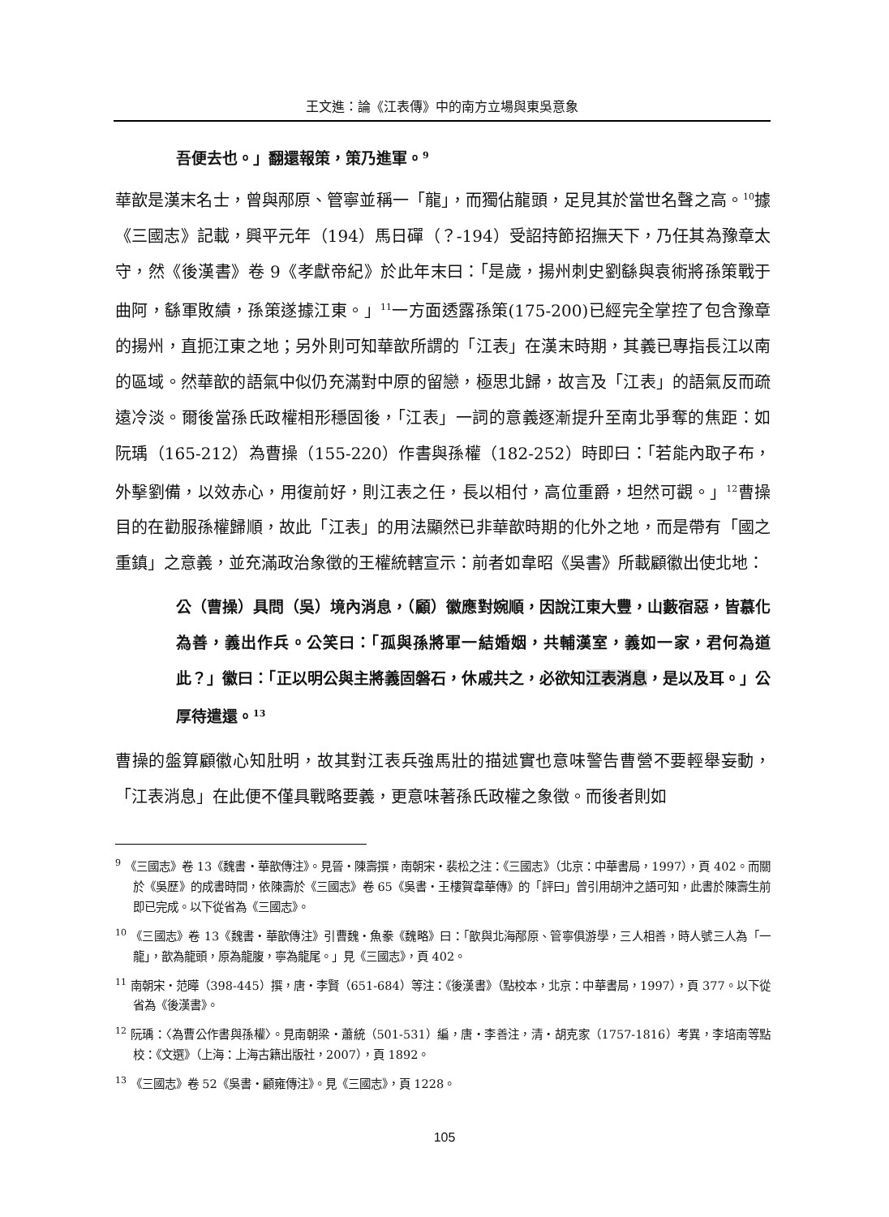王文進：論《江表傳》中的南方立場與東吳意象
吾便去也。」翻還報策，策乃進軍。<sup>9</sup>
華歆是漢末名士，曾與邴原、管寧並稱一「龍」，而獨佔龍頭，足見其於當世名聲之高。<sup>10</sup>據《三國志》記載，興平元年（194）馬日磾（？-194）受詔持節招撫天下，乃任其為豫章太守，然《後漢書》卷 9《孝獻帝紀》於此年末曰：「是歲，揚州刺史劉繇與袁術將孫策戰于曲阿，繇軍敗績，孫策遂據江東。」<sup>11</sup>一方面透露孫策(175-200)已經完全掌控了包含豫章的揚州，直扼江東之地；另外則可知華歆所謂的「江表」在漢末時期，其義已專指長江以南的區域。然華歆的語氣中似仍充滿對中原的留戀，極思北歸，故言及「江表」的語氣反而疏遠冷淡。爾後當孫氏政權相形穩固後，「江表」一詞的意義逐漸提升至南北爭奪的焦距：如阮瑀（165-212）為曹操（155-220）作書與孫權（182-252）時即曰：「若能內取子布，外擊劉備，以效赤心，用復前好，則江表之任，長以相付，高位重爵，坦然可觀。」<sup>12</sup>曹操目的在勸服孫權歸順，故此「江表」的用法顯然已非華歆時期的化外之地，而是帶有「國之重鎮」之意義，並充滿政治象徵的王權統轄宣示：前者如韋昭《吳書》所載顧徽出使北地：
公（曹操）具問（吳）境內消息，（顧）徽應對婉順，因說江東大豐，山藪宿惡，皆慕化為善，義出作兵。公笑曰：「孤與孫將軍一結婚姻，共輔漢室，義如一家，君何為道此？」徽曰：「正以明公與主將義固磐石，休戚共之，必欲知江表消息，是以及耳。」公厚待遣還。<sup>13</sup>
曹操的盤算顧徽心知肚明，故其對江表兵強馬壯的描述實也意味警告曹營不要輕舉妄動，「江表消息」在此便不僅具戰略要義，更意味著孫氏政權之象徵。而後者則如
<sup>9</sup> 《三國志》卷 13《魏書・華歆傳注》。見晉・陳壽撰，南朝宋・裴松之注：《三國志》（北京：中華書局，1997），頁 402。而關於《吳歷》的成書時間，依陳壽於《三國志》卷 65《吳書・王樓賀韋華傳》的「評曰」曾引用胡沖之語可知，此書於陳壽生前即已完成。以下從省為《三國志》。
<sup>10</sup> 《三國志》卷 13《魏書・華歆傳注》引曹魏・魚豢《魏略》曰：「歆與北海邴原、管寧俱游學，三人相善，時人號三人為「一龍」，歆為龍頭，原為龍腹，寧為龍尾。」見《三國志》，頁 402。
<sup>11</sup> 南朝宋・范曄（398-445）撰，唐・李賢（651-684）等注：《後漢書》（點校本，北京：中華書局，1997），頁 377。以下從省為《後漢書》。
<sup>12</sup> 阮瑀：〈為曹公作書與孫權〉。見南朝梁・蕭統（501-531）編，唐・李善注，清・胡克家（1757-1816）考異，李培南等點校：《文選》（上海：上海古籍出版社，2007），頁 1892。
<sup>13</sup> 《三國志》卷 52《吳書・顧雍傳注》。見《三國志》，頁 1228。
105